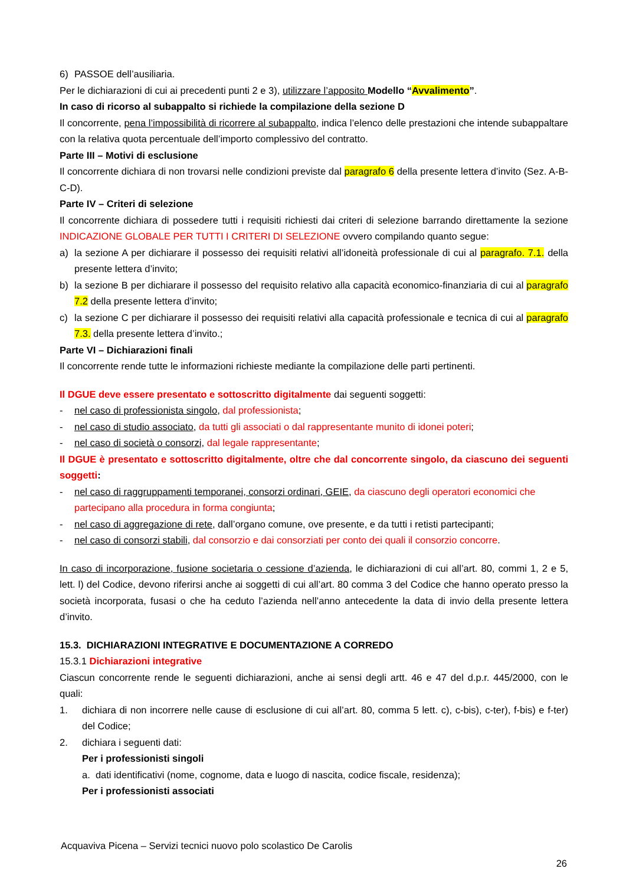6) PASSOE dell’ausiliaria.
Per le dichiarazioni di cui ai precedenti punti 2 e 3), utilizzare l’apposito Modello “Avvalimento”.
In caso di ricorso al subappalto si richiede la compilazione della sezione D
Il concorrente, pena l’impossibilità di ricorrere al subappalto, indica l’elenco delle prestazioni che intende subappaltare con la relativa quota percentuale dell’importo complessivo del contratto.
Parte III – Motivi di esclusione
Il concorrente dichiara di non trovarsi nelle condizioni previste dal paragrafo 6 della presente lettera d’invito (Sez. A-B-C-D).
Parte IV – Criteri di selezione
Il concorrente dichiara di possedere tutti i requisiti richiesti dai criteri di selezione barrando direttamente la sezione INDICAZIONE GLOBALE PER TUTTI I CRITERI DI SELEZIONE ovvero compilando quanto segue:
a) la sezione A per dichiarare il possesso dei requisiti relativi all’idoneità professionale di cui al paragrafo. 7.1. della presente lettera d’invito;
b) la sezione B per dichiarare il possesso del requisito relativo alla capacità economico-finanziaria di cui al paragrafo 7.2 della presente lettera d’invito;
c) la sezione C per dichiarare il possesso dei requisiti relativi alla capacità professionale e tecnica di cui al paragrafo 7.3. della presente lettera d’invito.;
Parte VI – Dichiarazioni finali
Il concorrente rende tutte le informazioni richieste mediante la compilazione delle parti pertinenti.
Il DGUE deve essere presentato e sottoscritto digitalmente dai seguenti soggetti:
- nel caso di professionista singolo, dal professionista;
- nel caso di studio associato, da tutti gli associati o dal rappresentante munito di idonei poteri;
- nel caso di società o consorzi, dal legale rappresentante;
Il DGUE è presentato e sottoscritto digitalmente, oltre che dal concorrente singolo, da ciascuno dei seguenti soggetti:
- nel caso di raggruppamenti temporanei, consorzi ordinari, GEIE, da ciascuno degli operatori economici che partecipano alla procedura in forma congiunta;
- nel caso di aggregazione di rete, dall’organo comune, ove presente, e da tutti i retisti partecipanti;
- nel caso di consorzi stabili, dal consorzio e dai consorziati per conto dei quali il consorzio concorre.
In caso di incorporazione, fusione societaria o cessione d’azienda, le dichiarazioni di cui all’art. 80, commi 1, 2 e 5, lett. l) del Codice, devono riferirsi anche ai soggetti di cui all’art. 80 comma 3 del Codice che hanno operato presso la società incorporata, fusasi o che ha ceduto l’azienda nell’anno antecedente la data di invio della presente lettera d’invito.
15.3. DICHIARAZIONI INTEGRATIVE E DOCUMENTAZIONE A CORREDO
15.3.1 Dichiarazioni integrative
Ciascun concorrente rende le seguenti dichiarazioni, anche ai sensi degli artt. 46 e 47 del d.p.r. 445/2000, con le quali:
1. dichiara di non incorrere nelle cause di esclusione di cui all’art. 80, comma 5 lett. c), c-bis), c-ter), f-bis) e f-ter) del Codice;
2. dichiara i seguenti dati:
Per i professionisti singoli
a. dati identificativi (nome, cognome, data e luogo di nascita, codice fiscale, residenza);
Per i professionisti associati
Acquaviva Picena – Servizi tecnici nuovo polo scolastico De Carolis
26